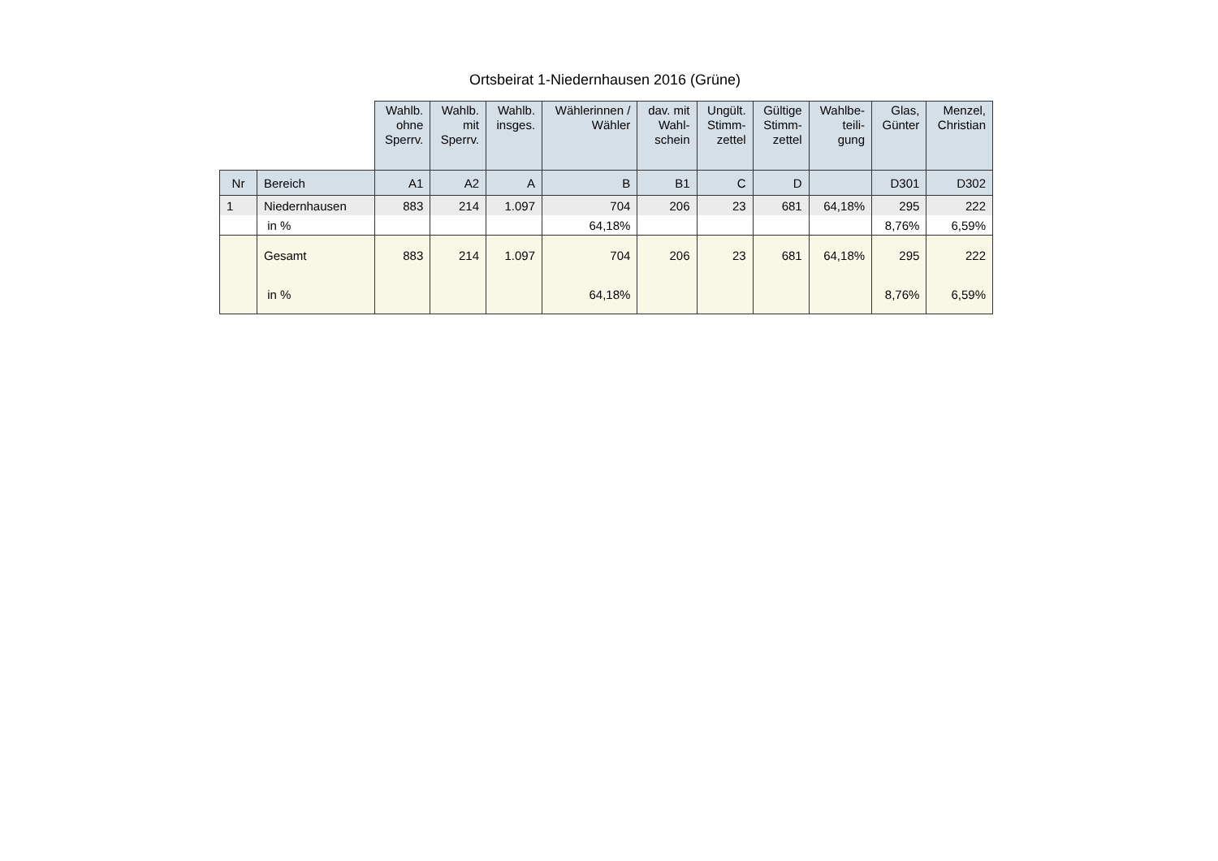Ortsbeirat 1-Niedernhausen 2016 (Grüne)
| | | Wahlb. ohne Sperrv. | Wahlb. mit Sperrv. | Wahlb. insges. | Wählerinnen / Wähler | dav. mit Wahl- schein | Ungült. Stimm- zettel | Gültige Stimm- zettel | Wahlbe- teili- gung | Glas, Günter | Menzel, Christian |
| --- | --- | --- | --- | --- | --- | --- | --- | --- | --- | --- | --- |
| Nr | Bereich | A1 | A2 | A | B | B1 | C | D | | D301 | D302 |
| 1 | Niedernhausen | 883 | 214 | 1.097 | 704 | 206 | 23 | 681 | 64,18% | 295 | 222 |
| | in % | | | | 64,18% | | | | | 8,76% | 6,59% |
| | Gesamt | 883 | 214 | 1.097 | 704 | 206 | 23 | 681 | 64,18% | 295 | 222 |
| | in % | | | | 64,18% | | | | | 8,76% | 6,59% |